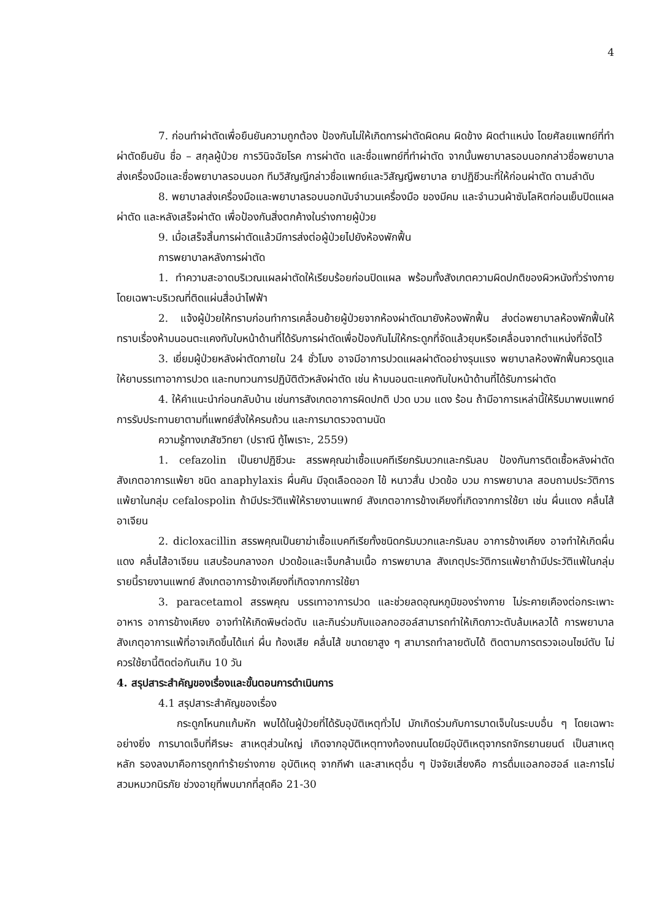4
7. ก่อนทำผ่าตัดเพื่อยืนยันความถูกต้อง ป้องกันไม่ให้เกิดการผ่าตัดผิดคน ผิดข้าง ผิดตำแหน่ง โดยศัลยแพทย์ที่ทำผ่าตัดยืนยัน ชื่อ – สกุลผู้ป่วย การวินิจฉัยโรค การผ่าตัด และชื่อแพทย์ที่ทำผ่าตัด จากนั้นพยาบาลรอบนอกกล่าวชื่อพยาบาลส่งเครื่องมือและชื่อพยาบาลรอบนอก ทีมวิสัญญีกล่าวชื่อแพทย์และวิสัญญีพยาบาล ยาปฏิชีวนะที่ให้ก่อนผ่าตัด ตามลำดับ
8. พยาบาลส่งเครื่องมือและพยาบาลรอบนอกนับจำนวนเครื่องมือ ของมีคม และจำนวนผ้าซับโลหิตก่อนเย็บปิดแผลผ่าตัด และหลังเสร็จผ่าตัด เพื่อป้องกันสิ่งตกค้างในร่างกายผู้ป่วย
9. เมื่อเสร็จสิ้นการผ่าตัดแล้วมีการส่งต่อผู้ป่วยไปยังห้องพักฟื้น
การพยาบาลหลังการผ่าตัด
1. ทำความสะอาดบริเวณแผลผ่าตัดให้เรียบร้อยก่อนปิดแผล พร้อมทั้งสังเกตความผิดปกติของผิวหนังทั่วร่างกาย โดยเฉพาะบริเวณที่ติดแผ่นสื่อนำไฟฟ้า
2. แจ้งผู้ป่วยให้ทราบก่อนทำการเคลื่อนย้ายผู้ป่วยจากห้องผ่าตัดมายังห้องพักฟื้น ส่งต่อพยาบาลห้องพักฟื้นให้ทราบเรื่องห้ามนอนตะแคงทับใบหน้าด้านที่ได้รับการผ่าตัดเพื่อป้องกันไม่ให้กระดูกที่จัดแล้วยุบหรือเคลื่อนจากตำแหน่งที่จัดไว้
3. เยี่ยมผู้ป่วยหลังผ่าตัดภายใน 24 ชั่วโมง อาจมีอาการปวดแผลผ่าตัดอย่างรุนแรง พยาบาลห้องพักฟื้นควรดูแลให้ยาบรรเทาอาการปวด และทบทวนการปฏิบัติตัวหลังผ่าตัด เช่น ห้ามนอนตะแคงทับใบหน้าด้านที่ได้รับการผ่าตัด
4. ให้คำแนะนำก่อนกลับบ้าน เช่นการสังเกตอาการผิดปกติ ปวด บวม แดง ร้อน ถ้ามีอาการเหล่านี้ให้รีบมาพบแพทย์ การรับประทานยาตามที่แพทย์สั่งให้ครบถ้วน และการมาตรวจตามนัด
ความรู้ทางเภสัชวิทยา (ปราณี ทู้ไพเราะ, 2559)
1. cefazolin เป็นยาปฏิชีวนะ สรรพคุณฆ่าเชื้อแบคทีเรียกรัมบวกและกรัมลบ ป้องกันการติดเชื้อหลังผ่าตัด สังเกตอาการแพ้ยา ชนิด anaphylaxis ผื่นคัน มีจุดเลือดออก ไข้ หนาวสั่น ปวดข้อ บวม การพยาบาล สอบถามประวัติการแพ้ยาในกลุ่ม cefalospolin ถ้ามีประวัติแพ้ให้รายงานแพทย์ สังเกตอาการข้างเคียงที่เกิดจากการใช้ยา เช่น ผื่นแดง คลื่นไส้ อาเจียน
2. dicloxacillin สรรพคุณเป็นยาฆ่าเชื้อแบคทีเรียทั้งชนิดกรัมบวกและกรัมลบ อาการข้างเคียง อาจทำให้เกิดผื่นแดง คลื่นไส้อาเจียน แสบร้อนกลางอก ปวดข้อและเจ็บกล้ามเนื้อ การพยาบาล สังเกตุประวัติการแพ้ยาถ้ามีประวัติแพ้ในกลุ่มรายนี้รายงานแพทย์ สังเกตอาการข้างเคียงที่เกิดจากการใช้ยา
3. paracetamol สรรพคุณ บรรเทาอาการปวด และช่วยลดอุณหภูมิของร่างกาย ไม่ระคายเคืองต่อกระเพาะอาหาร อาการข้างเคียง อาจทำให้เกิดพิษต่อตับ และกินร่วมกับแอลกอฮอล์สามารถทำให้เกิดภาวะตับล้มเหลวได้ การพยาบาล สังเกตุอาการแพ้ที่อาจเกิดขึ้นได้แก่ ผื่น ท้องเสีย คลื่นไส้ ขนาดยาสูง ๆ สามารถทำลายตับได้ ติดตามการตรวจเอนไซม์ตับ ไม่ควรใช้ยานี้ติดต่อกันเกิน 10 วัน
4. สรุปสาระสำคัญของเรื่องและขั้นตอนการดำเนินการ
4.1 สรุปสาระสำคัญของเรื่อง
กระดูกโหนกแก้มหัก พบได้ในผู้ป่วยที่ได้รับอุบัติเหตุทั่วไป มักเกิดร่วมกับการบาดเจ็บในระบบอื่น ๆ โดยเฉพาะอย่างยิ่ง การบาดเจ็บที่ศีรษะ สาเหตุส่วนใหญ่ เกิดจากอุบัติเหตุทางท้องถนนโดยมีอุบัติเหตุจากรถจักรยานยนต์ เป็นสาเหตุหลัก รองลงมาคือการถูกทำร้ายร่างกาย อุบัติเหตุ จากกีฬา และสาเหตุอื่น ๆ ปัจจัยเสี่ยงคือ การดื่มแอลกอฮอล์ และการไม่สวมหมวกนิรภัย ช่วงอายุที่พบมากที่สุดคือ 21-30